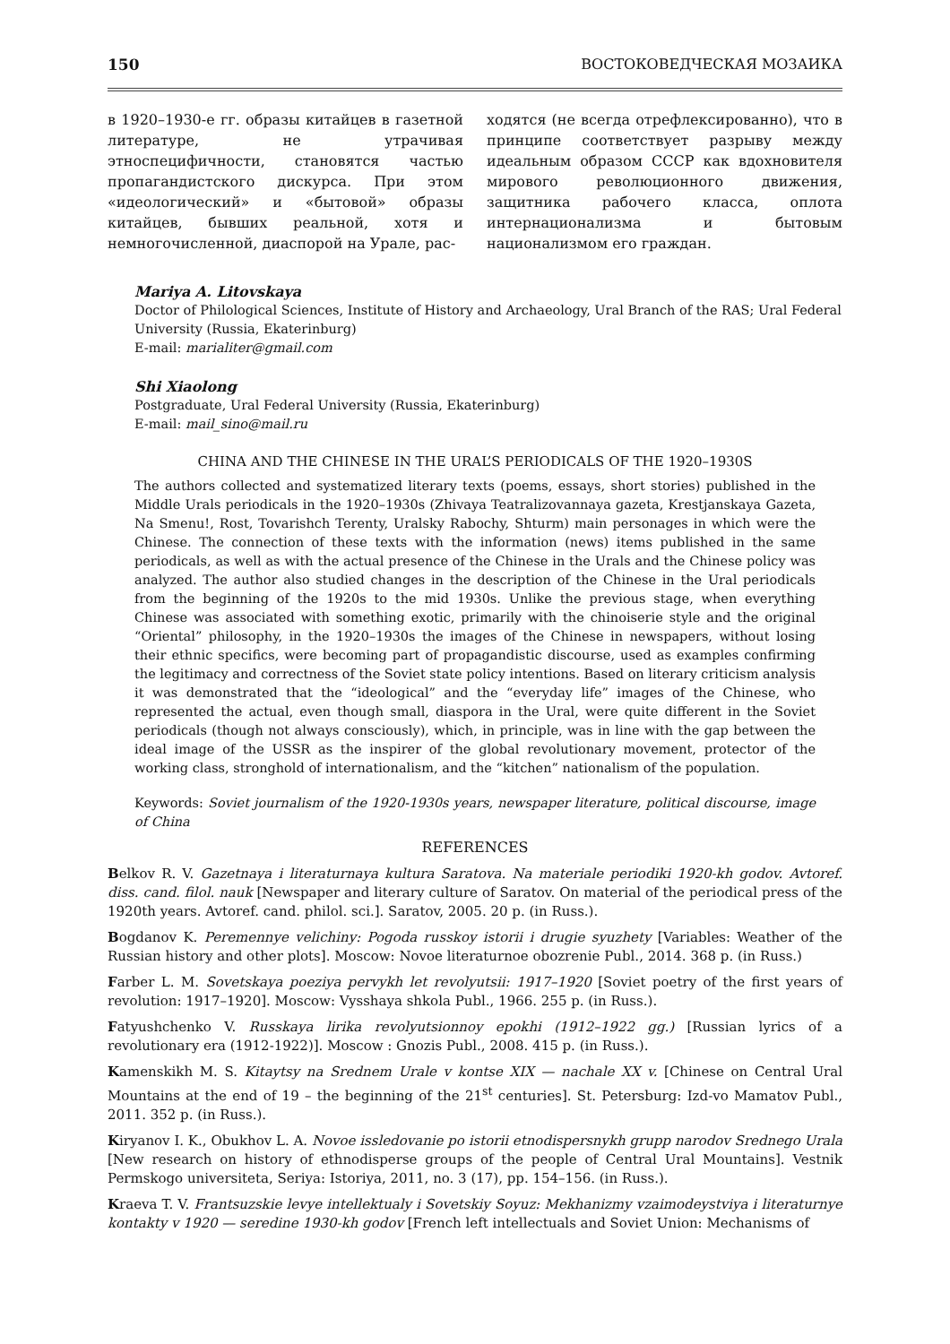150 ВОСТОКОВЕДЧЕСКАЯ МОЗАИКА
в 1920–1930-е гг. образы китайцев в газетной литературе, не утрачивая этноспецифичности, становятся частью пропагандистского дискурса. При этом «идеологический» и «бытовой» образы китайцев, бывших реальной, хотя и немногочисленной, диаспорой на Урале, рас-
ходятся (не всегда отрефлексированно), что в принципе соответствует разрыву между идеальным образом СССР как вдохновителя мирового революционного движения, защитника рабочего класса, оплота интернационализма и бытовым национализмом его граждан.
Mariya A. Litovskaya
Doctor of Philological Sciences, Institute of History and Archaeology, Ural Branch of the RAS; Ural Federal University (Russia, Ekaterinburg)
E-mail: marialiter@gmail.com
Shi Xiaolong
Postgraduate, Ural Federal University (Russia, Ekaterinburg)
E-mail: mail_sino@mail.ru
CHINA AND THE CHINESE IN THE URAL’S PERIODICALS OF THE 1920–1930S
The authors collected and systematized literary texts (poems, essays, short stories) published in the Middle Urals periodicals in the 1920–1930s (Zhivaya Teatralizovannaya gazeta, Krestjanskaya Gazeta, Na Smenu!, Rost, Tovarishch Terenty, Uralsky Rabochy, Shturm) main personages in which were the Chinese. The connection of these texts with the information (news) items published in the same periodicals, as well as with the actual presence of the Chinese in the Urals and the Chinese policy was analyzed. The author also studied changes in the description of the Chinese in the Ural periodicals from the beginning of the 1920s to the mid 1930s. Unlike the previous stage, when everything Chinese was associated with something exotic, primarily with the chinoiserie style and the original “Oriental” philosophy, in the 1920–1930s the images of the Chinese in newspapers, without losing their ethnic specifics, were becoming part of propagandistic discourse, used as examples confirming the legitimacy and correctness of the Soviet state policy intentions. Based on literary criticism analysis it was demonstrated that the “ideological” and the “everyday life” images of the Chinese, who represented the actual, even though small, diaspora in the Ural, were quite different in the Soviet periodicals (though not always consciously), which, in principle, was in line with the gap between the ideal image of the USSR as the inspirer of the global revolutionary movement, protector of the working class, stronghold of internationalism, and the “kitchen” nationalism of the population.
Keywords: Soviet journalism of the 1920-1930s years, newspaper literature, political discourse, image of China
REFERENCES
Belkov R. V. Gazetnaya i literaturnaya kultura Saratova. Na materiale periodiki 1920-kh godov. Avtoref. diss. cand. filol. nauk [Newspaper and literary culture of Saratov. On material of the periodical press of the 1920th years. Avtoref. cand. philol. sci.]. Saratov, 2005. 20 p. (in Russ.).
Bogdanov K. Peremennye velichiny: Pogoda russkoy istorii i drugie syuzhety [Variables: Weather of the Russian history and other plots]. Moscow: Novoe literaturnoe obozrenie Publ., 2014. 368 p. (in Russ.)
Farber L. M. Sovetskaya poeziya pervykh let revolyutsii: 1917–1920 [Soviet poetry of the first years of revolution: 1917–1920]. Moscow: Vysshaya shkola Publ., 1966. 255 p. (in Russ.).
Fatyushchenko V. Russkaya lirika revolyutsionnoy epokhi (1912–1922 gg.) [Russian lyrics of a revolutionary era (1912-1922)]. Moscow : Gnozis Publ., 2008. 415 p. (in Russ.).
Kamenskikh M. S. Kitaytsy na Srednem Urale v kontse XIX — nachale XX v. [Chinese on Central Ural Mountains at the end of 19 – the beginning of the 21<sup>st</sup> centuries]. St. Petersburg: Izd-vo Mamatov Publ., 2011. 352 p. (in Russ.).
Kiryanov I. K., Obukhov L. A. Novoe issledovanie po istorii etnodispersnykh grupp narodov Srednego Urala [New research on history of ethnodisperse groups of the people of Central Ural Mountains]. Vestnik Permskogo universiteta, Seriya: Istoriya, 2011, no. 3 (17), pp. 154–156. (in Russ.).
Kraeva T. V. Frantsuzskie levye intellektualy i Sovetskiy Soyuz: Mekhanizmy vzaimodeystviya i literaturnye kontakty v 1920 — seredine 1930-kh godov [French left intellectuals and Soviet Union: Mechanisms of